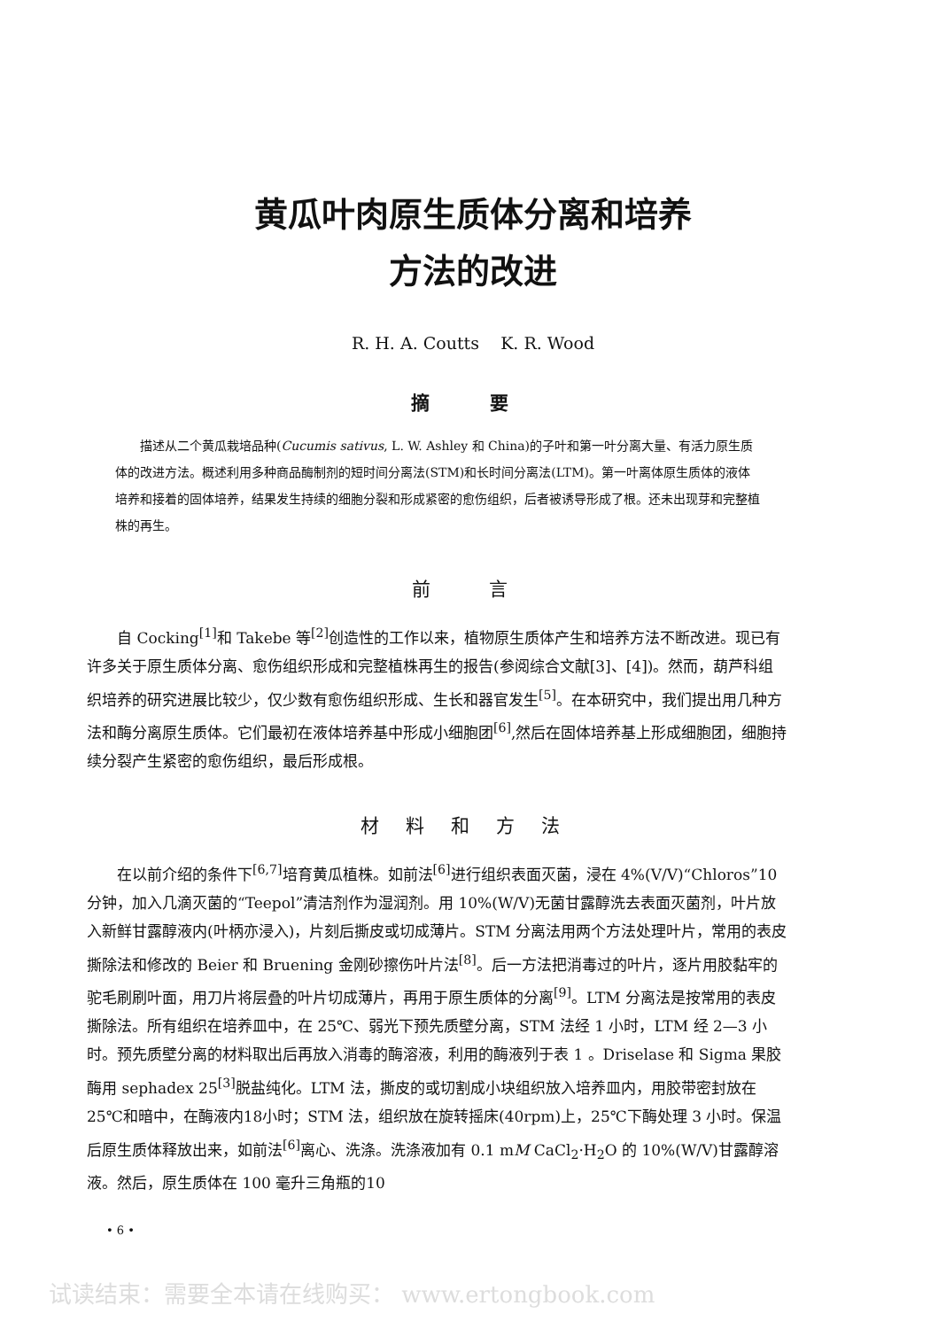黄瓜叶肉原生质体分离和培养
方法的改进
R. H. A. Coutts K. R. Wood
摘 要
描述从二个黄瓜栽培品种(Cucumis sativus, L. W. Ashley 和 China)的子叶和第一叶分离大量、有活力原生质体的改进方法。概述利用多种商品酶制剂的短时间分离法(STM)和长时间分离法(LTM)。第一叶离体原生质体的液体培养和接着的固体培养，结果发生持续的细胞分裂和形成紧密的愈伤组织，后者被诱导形成了根。还未出现芽和完整植株的再生。
前 言
自 Cocking<sup>[1]</sup>和 Takebe 等<sup>[2]</sup>创造性的工作以来，植物原生质体产生和培养方法不断改进。现已有许多关于原生质体分离、愈伤组织形成和完整植株再生的报告(参阅综合文献[3]、[4])。然而，葫芦科组织培养的研究进展比较少，仅少数有愈伤组织形成、生长和器官发生<sup>[5]</sup>。在本研究中，我们提出用几种方法和酶分离原生质体。它们最初在液体培养基中形成小细胞团<sup>[6]</sup>,然后在固体培养基上形成细胞团，细胞持续分裂产生紧密的愈伤组织，最后形成根。
材料和方法
在以前介绍的条件下<sup>[6,7]</sup>培育黄瓜植株。如前法<sup>[6]</sup>进行组织表面灭菌，浸在 4%(V/V)“Chloros”10 分钟，加入几滴灭菌的“Teepol”清洁剂作为湿润剂。用 10%(W/V)无菌甘露醇洗去表面灭菌剂，叶片放入新鲜甘露醇液内(叶柄亦浸入)，片刻后撕皮或切成薄片。STM 分离法用两个方法处理叶片，常用的表皮撕除法和修改的 Beier 和 Bruening 金刚砂擦伤叶片法<sup>[8]</sup>。后一方法把消毒过的叶片，逐片用胶黏牢的驼毛刷刷叶面，用刀片将层叠的叶片切成薄片，再用于原生质体的分离<sup>[9]</sup>。LTM 分离法是按常用的表皮撕除法。所有组织在培养皿中，在 25℃、弱光下预先质壁分离，STM 法经 1 小时，LTM 经 2—3 小时。预先质壁分离的材料取出后再放入消毒的酶溶液，利用的酶液列于表 1 。Driselase 和 Sigma 果胶酶用 sephadex 25<sup>[3]</sup>脱盐纯化。LTM 法，撕皮的或切割成小块组织放入培养皿内，用胶带密封放在25℃和暗中，在酶液内18小时；STM 法，组织放在旋转摇床(40rpm)上，25℃下酶处理 3 小时。保温后原生质体释放出来，如前法<sup>[6]</sup>离心、洗涤。洗涤液加有 0.1 mM CaCl<sub>2</sub>·H<sub>2</sub>O 的 10%(W/V)甘露醇溶液。然后，原生质体在 100 毫升三角瓶的10
• 6 •
试读结束：需要全本请在线购买： www.ertongbook.com